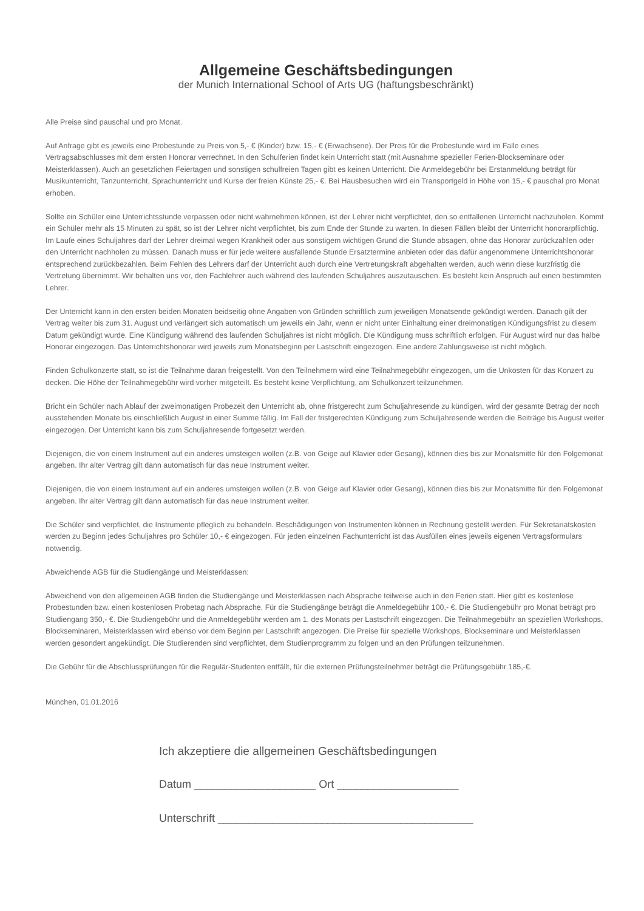Allgemeine Geschäftsbedingungen
der Munich International School of Arts UG (haftungsbeschränkt)
Alle Preise sind pauschal und pro Monat.
Auf Anfrage gibt es jeweils eine Probestunde zu Preis von 5,- € (Kinder) bzw. 15,- € (Erwachsene). Der Preis für die Probestunde wird im Falle eines Vertragsabschlusses mit dem ersten Honorar verrechnet. In den Schulferien findet kein Unterricht statt (mit Ausnahme spezieller Ferien-Blockseminare oder Meisterklassen). Auch an gesetzlichen Feiertagen und sonstigen schulfreien Tagen gibt es keinen Unterricht. Die Anmeldegebühr bei Erstanmeldung beträgt für Musikunterricht, Tanzunterricht, Sprachunterricht und Kurse der freien Künste 25,- €. Bei Hausbesuchen wird ein Transportgeld in Höhe von 15,- € pauschal pro Monat erhoben.
Sollte ein Schüler eine Unterrichtsstunde verpassen oder nicht wahrnehmen können, ist der Lehrer nicht verpflichtet, den so entfallenen Unterricht nachzuholen. Kommt ein Schüler mehr als 15 Minuten zu spät, so ist der Lehrer nicht verpflichtet, bis zum Ende der Stunde zu warten. In diesen Fällen bleibt der Unterricht honorarpflichtig. Im Laufe eines Schuljahres darf der Lehrer dreimal wegen Krankheit oder aus sonstigem wichtigen Grund die Stunde absagen, ohne das Honorar zurückzahlen oder den Unterricht nachholen zu müssen. Danach muss er für jede weitere ausfallende Stunde Ersatztermine anbieten oder das dafür angenommene Unterrichtshonorar entsprechend zurückbezahlen. Beim Fehlen des Lehrers darf der Unterricht auch durch eine Vertretungskraft abgehalten werden, auch wenn diese kurzfristig die Vertretung übernimmt. Wir behalten uns vor, den Fachlehrer auch während des laufenden Schuljahres auszutauschen. Es besteht kein Anspruch auf einen bestimmten Lehrer.
Der Unterricht kann in den ersten beiden Monaten beidseitig ohne Angaben von Gründen schriftlich zum jeweiligen Monatsende gekündigt werden. Danach gilt der Vertrag weiter bis zum 31. August und verlängert sich automatisch um jeweils ein Jahr, wenn er nicht unter Einhaltung einer dreimonatigen Kündigungsfrist zu diesem Datum gekündigt wurde. Eine Kündigung während des laufenden Schuljahres ist nicht möglich. Die Kündigung muss schriftlich erfolgen. Für August wird nur das halbe Honorar eingezogen. Das Unterrichtshonorar wird jeweils zum Monatsbeginn per Lastschrift eingezogen. Eine andere Zahlungsweise ist nicht möglich.
Finden Schulkonzerte statt, so ist die Teilnahme daran freigestellt. Von den Teilnehmern wird eine Teilnahmegebühr eingezogen, um die Unkosten für das Konzert zu decken. Die Höhe der Teilnahmegebühr wird vorher mitgeteilt. Es besteht keine Verpflichtung, am Schulkonzert teilzunehmen.
Bricht ein Schüler nach Ablauf der zweimonatigen Probezeit den Unterricht ab, ohne fristgerecht zum Schuljahresende zu kündigen, wird der gesamte Betrag der noch ausstehenden Monate bis einschließlich August in einer Summe fällig. Im Fall der fristgerechten Kündigung zum Schuljahresende werden die Beiträge bis August weiter eingezogen. Der Unterricht kann bis zum Schuljahresende fortgesetzt werden.
Diejenigen, die von einem Instrument auf ein anderes umsteigen wollen (z.B. von Geige auf Klavier oder Gesang), können dies bis zur Monatsmitte für den Folgemonat angeben. Ihr alter Vertrag gilt dann automatisch für das neue Instrument weiter.
Diejenigen, die von einem Instrument auf ein anderes umsteigen wollen (z.B. von Geige auf Klavier oder Gesang), können dies bis zur Monatsmitte für den Folgemonat angeben. Ihr alter Vertrag gilt dann automatisch für das neue Instrument weiter.
Die Schüler sind verpflichtet, die Instrumente pfleglich zu behandeln. Beschädigungen von Instrumenten können in Rechnung gestellt werden. Für Sekretariatskosten werden zu Beginn jedes Schuljahres pro Schüler 10,- € eingezogen. Für jeden einzelnen Fachunterricht ist das Ausfüllen eines jeweils eigenen Vertragsformulars notwendig.
Abweichende AGB für die Studiengänge und Meisterklassen:
Abweichend von den allgemeinen AGB finden die Studiengänge und Meisterklassen nach Absprache teilweise auch in den Ferien statt. Hier gibt es kostenlose Probestunden bzw. einen kostenlosen Probetag nach Absprache. Für die Studiengänge beträgt die Anmeldegebühr 100,- €. Die Studiengebühr pro Monat beträgt pro Studiengang 350,- €. Die Studiengebühr und die Anmeldegebühr werden am 1. des Monats per Lastschrift eingezogen. Die Teilnahmegebühr an speziellen Workshops, Blockseminaren, Meisterklassen wird ebenso vor dem Beginn per Lastschrift angezogen. Die Preise für spezielle Workshops, Blockseminare und Meisterklassen werden gesondert angekündigt. Die Studierenden sind verpflichtet, dem Studienprogramm zu folgen und an den Prüfungen teilzunehmen.
Die Gebühr für die Abschlussprüfungen für die Regulär-Studenten entfällt, für die externen Prüfungsteilnehmer beträgt die Prüfungsgebühr 185,-€.
München, 01.01.2016
Ich akzeptiere die allgemeinen Geschäftsbedingungen
Datum ____________________ Ort ____________________
Unterschrift __________________________________________